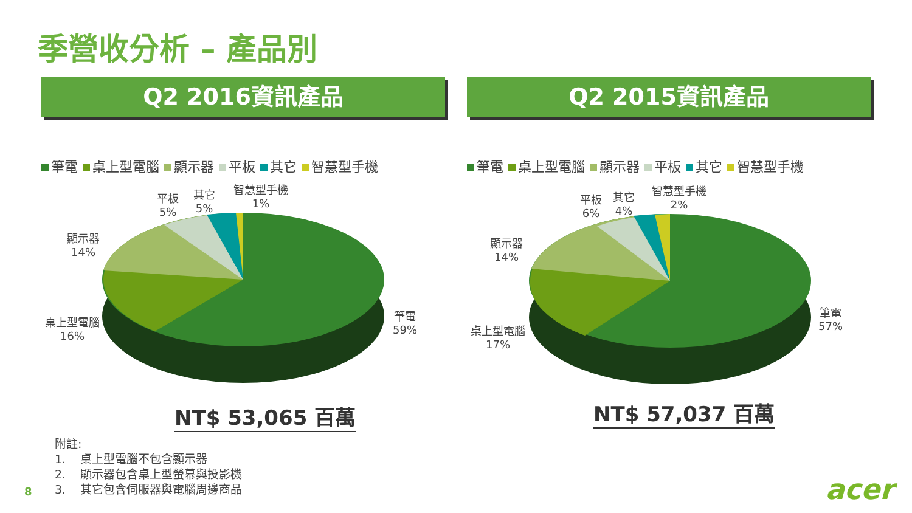季營收分析 – 產品別
Q2 2016資訊產品
筆電 桌上型電腦 顯示器 平板 其它 智慧型手機
Q2 2015資訊產品
筆電 桌上型電腦 顯示器 平板 其它 智慧型手機
平板
5%
其它
5%
智慧型手機
1%
顯示器
14%
桌上型電腦
16%
筆電
59%
平板
6%
其它
4%
智慧型手機
2%
顯示器
14%
桌上型電腦
17%
筆電
57%
NT$ 53,065 百萬 NT$ 57,037 百萬
附註:
1. 桌上型電腦不包含顯示器
2. 顯示器包含桌上型螢幕與投影機
3. 其它包含伺服器與電腦周邊商品
8 acer